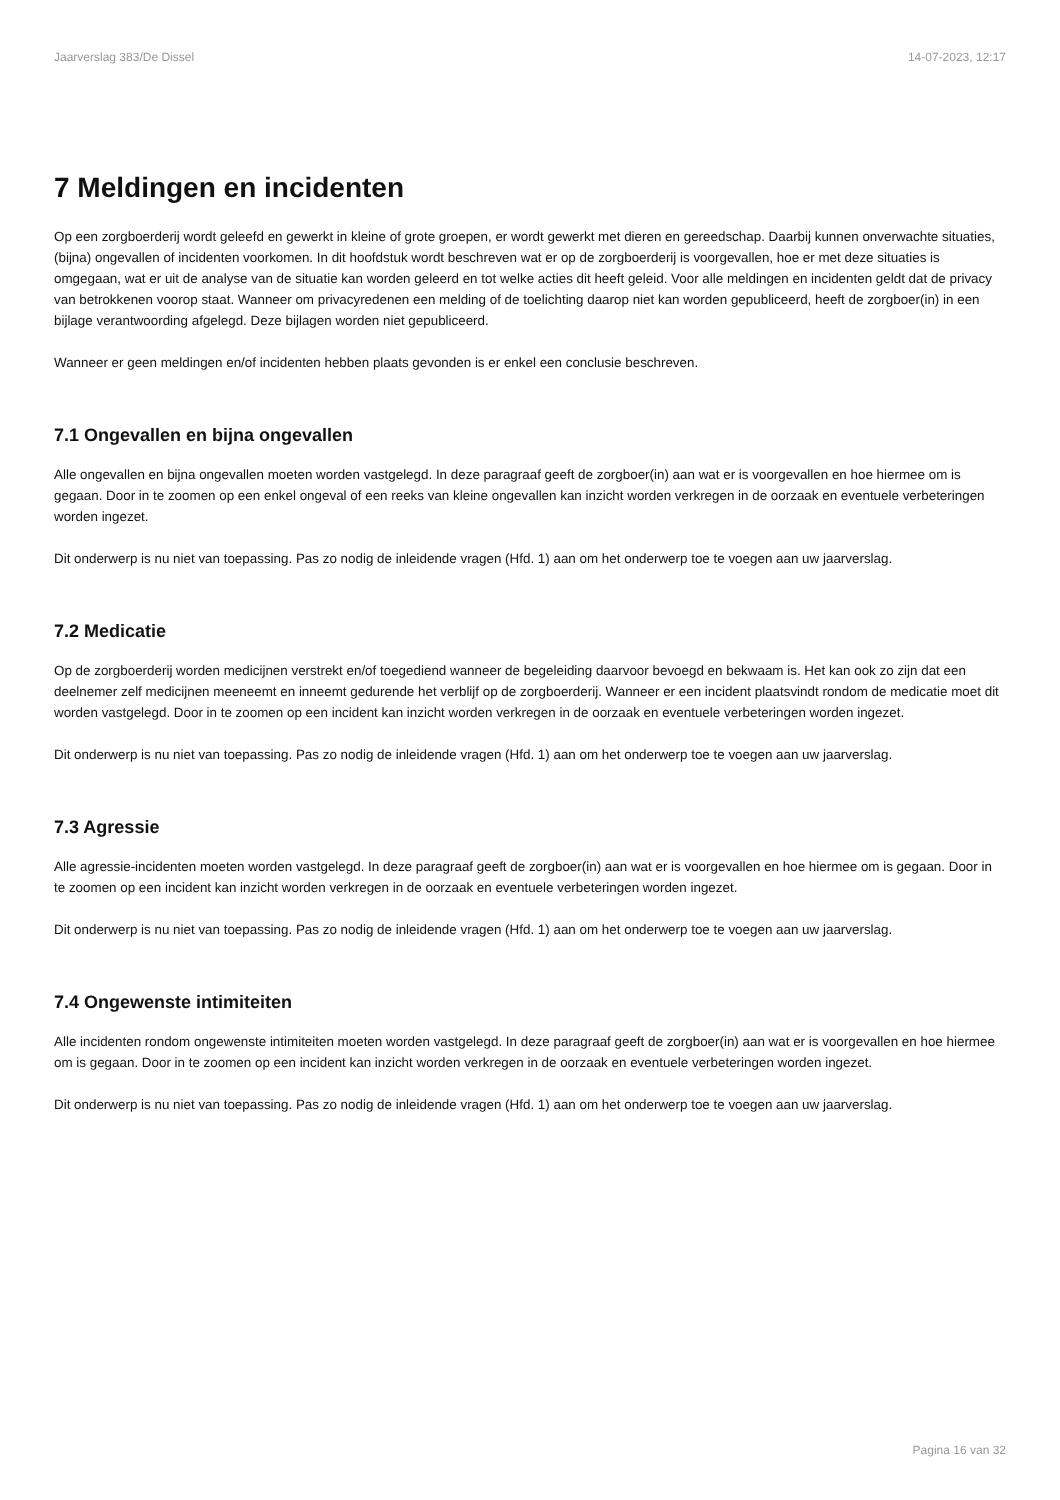Jaarverslag 383/De Dissel 14-07-2023, 12:17
7 Meldingen en incidenten
Op een zorgboerderij wordt geleefd en gewerkt in kleine of grote groepen, er wordt gewerkt met dieren en gereedschap. Daarbij kunnen onverwachte situaties, (bijna) ongevallen of incidenten voorkomen. In dit hoofdstuk wordt beschreven wat er op de zorgboerderij is voorgevallen, hoe er met deze situaties is omgegaan, wat er uit de analyse van de situatie kan worden geleerd en tot welke acties dit heeft geleid. Voor alle meldingen en incidenten geldt dat de privacy van betrokkenen voorop staat. Wanneer om privacyredenen een melding of de toelichting daarop niet kan worden gepubliceerd, heeft de zorgboer(in) in een bijlage verantwoording afgelegd. Deze bijlagen worden niet gepubliceerd.
Wanneer er geen meldingen en/of incidenten hebben plaats gevonden is er enkel een conclusie beschreven.
7.1 Ongevallen en bijna ongevallen
Alle ongevallen en bijna ongevallen moeten worden vastgelegd. In deze paragraaf geeft de zorgboer(in) aan wat er is voorgevallen en hoe hiermee om is gegaan. Door in te zoomen op een enkel ongeval of een reeks van kleine ongevallen kan inzicht worden verkregen in de oorzaak en eventuele verbeteringen worden ingezet.
Dit onderwerp is nu niet van toepassing. Pas zo nodig de inleidende vragen (Hfd. 1) aan om het onderwerp toe te voegen aan uw jaarverslag.
7.2 Medicatie
Op de zorgboerderij worden medicijnen verstrekt en/of toegediend wanneer de begeleiding daarvoor bevoegd en bekwaam is. Het kan ook zo zijn dat een deelnemer zelf medicijnen meeneemt en inneemt gedurende het verblijf op de zorgboerderij. Wanneer er een incident plaatsvindt rondom de medicatie moet dit worden vastgelegd. Door in te zoomen op een incident kan inzicht worden verkregen in de oorzaak en eventuele verbeteringen worden ingezet.
Dit onderwerp is nu niet van toepassing. Pas zo nodig de inleidende vragen (Hfd. 1) aan om het onderwerp toe te voegen aan uw jaarverslag.
7.3 Agressie
Alle agressie-incidenten moeten worden vastgelegd. In deze paragraaf geeft de zorgboer(in) aan wat er is voorgevallen en hoe hiermee om is gegaan. Door in te zoomen op een incident kan inzicht worden verkregen in de oorzaak en eventuele verbeteringen worden ingezet.
Dit onderwerp is nu niet van toepassing. Pas zo nodig de inleidende vragen (Hfd. 1) aan om het onderwerp toe te voegen aan uw jaarverslag.
7.4 Ongewenste intimiteiten
Alle incidenten rondom ongewenste intimiteiten moeten worden vastgelegd. In deze paragraaf geeft de zorgboer(in) aan wat er is voorgevallen en hoe hiermee om is gegaan. Door in te zoomen op een incident kan inzicht worden verkregen in de oorzaak en eventuele verbeteringen worden ingezet.
Dit onderwerp is nu niet van toepassing. Pas zo nodig de inleidende vragen (Hfd. 1) aan om het onderwerp toe te voegen aan uw jaarverslag.
Pagina 16 van 32